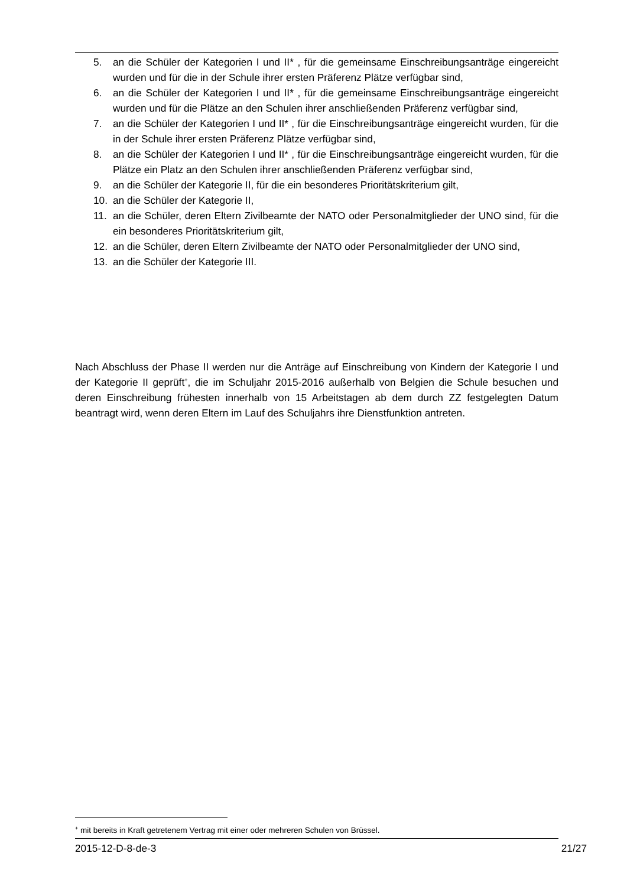5. an die Schüler der Kategorien I und II* , für die gemeinsame Einschreibungsanträge eingereicht wurden und für die in der Schule ihrer ersten Präferenz Plätze verfügbar sind,
6. an die Schüler der Kategorien I und II* , für die gemeinsame Einschreibungsanträge eingereicht wurden und für die Plätze an den Schulen ihrer anschließenden Präferenz verfügbar sind,
7. an die Schüler der Kategorien I und II* , für die Einschreibungsanträge eingereicht wurden, für die in der Schule ihrer ersten Präferenz Plätze verfügbar sind,
8. an die Schüler der Kategorien I und II* , für die Einschreibungsanträge eingereicht wurden, für die Plätze ein Platz an den Schulen ihrer anschließenden Präferenz verfügbar sind,
9. an die Schüler der Kategorie II, für die ein besonderes Prioritätskriterium gilt,
10. an die Schüler der Kategorie II,
11. an die Schüler, deren Eltern Zivilbeamte der NATO oder Personalmitglieder der UNO sind, für die ein besonderes Prioritätskriterium gilt,
12. an die Schüler, deren Eltern Zivilbeamte der NATO oder Personalmitglieder der UNO sind,
13. an die Schüler der Kategorie III.
Nach Abschluss der Phase II werden nur die Anträge auf Einschreibung von Kindern der Kategorie I und der Kategorie II geprüft<sup>+</sup>, die im Schuljahr 2015-2016 außerhalb von Belgien die Schule besuchen und deren Einschreibung frühesten innerhalb von 15 Arbeitstagen ab dem durch ZZ festgelegten Datum beantragt wird, wenn deren Eltern im Lauf des Schuljahrs ihre Dienstfunktion antreten.
<sup>+</sup> mit bereits in Kraft getretenem Vertrag mit einer oder mehreren Schulen von Brüssel.
2015-12-D-8-de-3 21/27